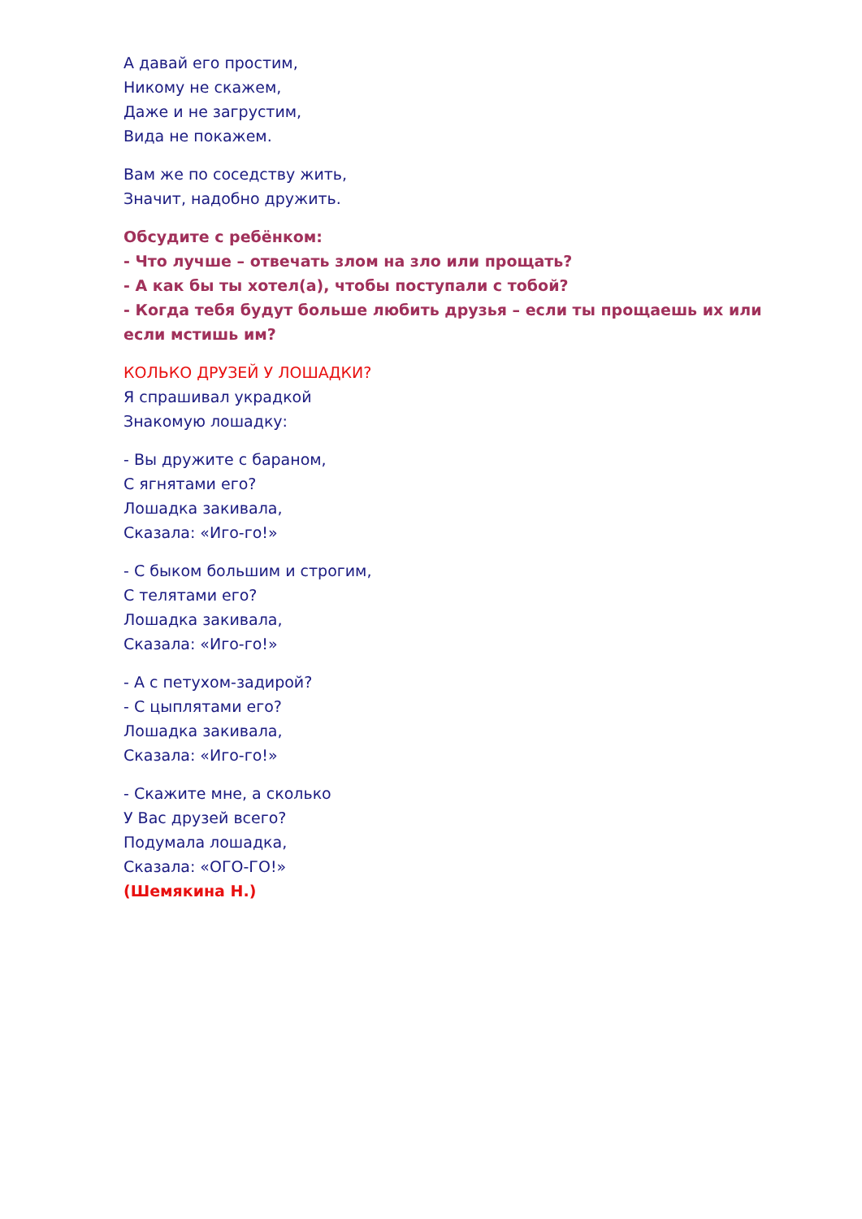А давай его простим,
Никому не скажем,
Даже и не загрустим,
Вида не покажем.
Вам же по соседству жить,
Значит, надобно дружить.
Обсудите с ребёнком:
- Что лучше – отвечать злом на зло или прощать?
- А как бы ты хотел(а), чтобы поступали с тобой?
- Когда тебя будут больше любить друзья – если ты прощаешь их или если мстишь им?
КОЛЬКО ДРУЗЕЙ У ЛОШАДКИ?
Я спрашивал украдкой
Знакомую лошадку:
- Вы дружите с бараном,
С ягнятами его?
Лошадка закивала,
Сказала: «Иго-го!»
- С быком большим и строгим,
С телятами его?
Лошадка закивала,
Сказала: «Иго-го!»
- А с петухом-задирой?
- С цыплятами его?
Лошадка закивала,
Сказала: «Иго-го!»
- Скажите мне, а сколько
У Вас друзей всего?
Подумала лошадка,
Сказала: «ОГО-ГО!»
(Шемякина Н.)